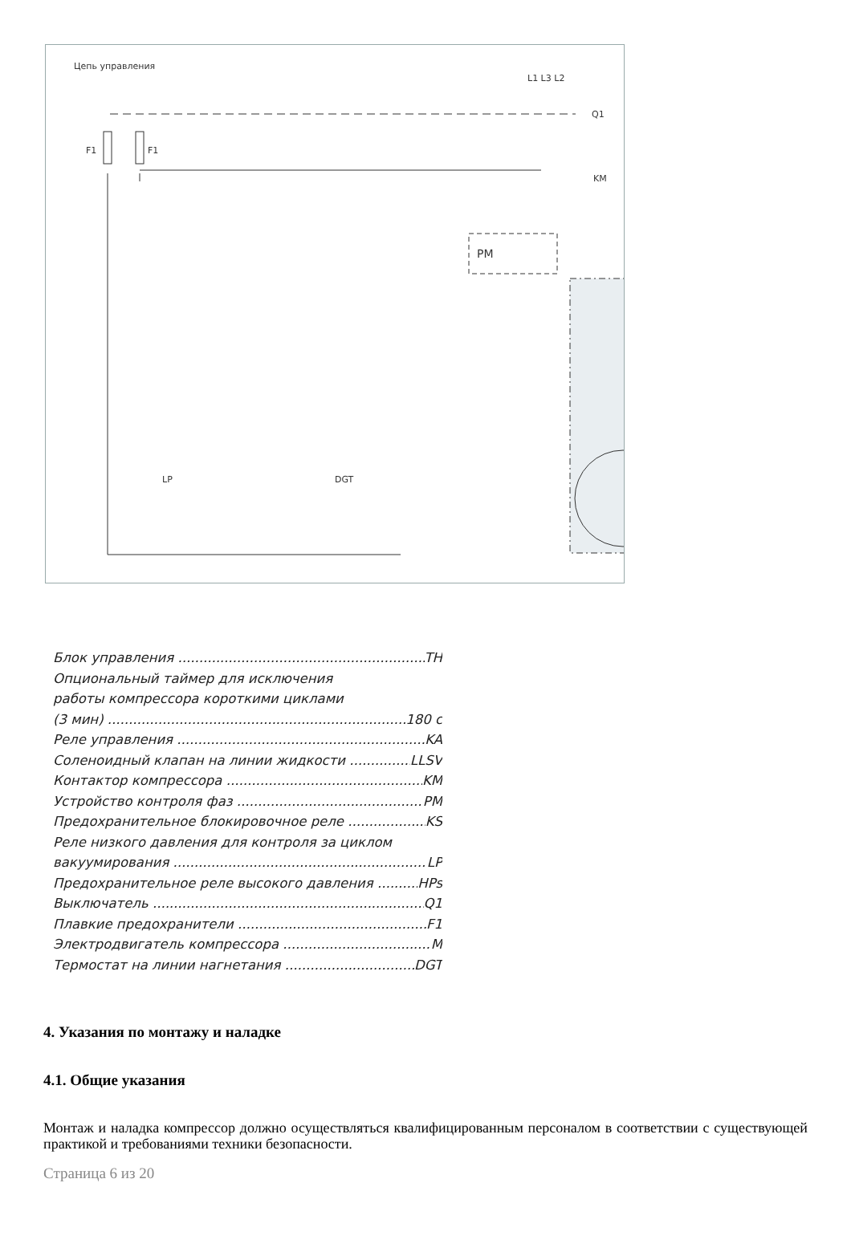Цепь управления
F1
F1
PM
L1 L3 L2
Q1
KM
LP
DGT
Блок управления TH
Опциональный таймер для исключения
работы компрессора короткими циклами
(3 мин) 180 с
Реле управления KA
Соленоидный клапан на линии жидкости LLSV
Контактор компрессора KM
Устройство контроля фаз PM
Предохранительное блокировочное реле KS
Реле низкого давления для контроля за циклом
вакуумирования LP
Предохранительное реле высокого давления HPs
Выключатель Q1
Плавкие предохранители F1
Электродвигатель компрессора M
Термостат на линии нагнетания DGT
4. Указания по монтажу и наладке
4.1. Общие указания
Монтаж и наладка компрессор должно осуществляться квалифицированным персоналом в соответствии с существующей практикой и требованиями техники безопасности.
Страница 6 из 20